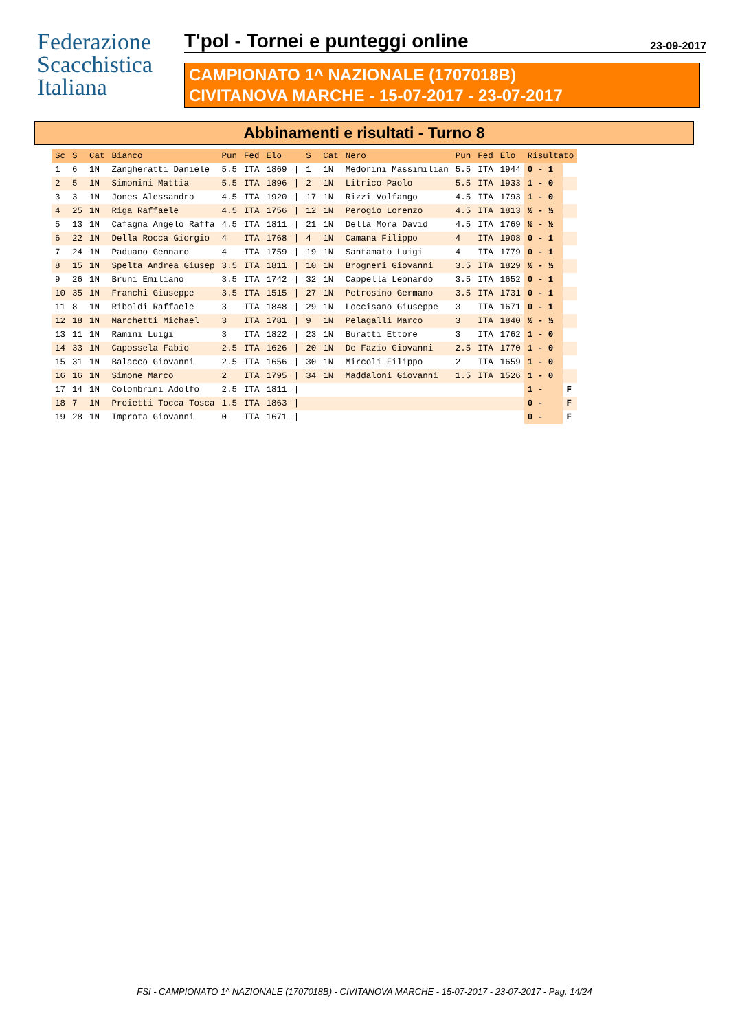Federazione
Scacchistica
Italiana
T'pol - Tornei e punteggi online 23-09-2017
CAMPIONATO 1^ NAZIONALE (1707018B)
CIVITANOVA MARCHE - 15-07-2017 - 23-07-2017
Abbinamenti e risultati - Turno 8
| Sc | S | Cat | Bianco | Pun | Fed | Elo | | S | Cat | Nero | Pun | Fed | Elo | Risultato | |
| --- | --- | --- | --- | --- | --- | --- | --- | --- | --- | --- | --- | --- | --- | --- | --- |
| 1 | 6 | 1N | Zangheratti Daniele | 5.5 | ITA | 1869 | / | 1 | 1N | Medorini Massimilian | 5.5 | ITA | 1944 | 0 - 1 | |
| 2 | 5 | 1N | Simonini Mattia | 5.5 | ITA | 1896 | / | 2 | 1N | Litrico Paolo | 5.5 | ITA | 1933 | 1 - 0 | |
| 3 | 3 | 1N | Jones Alessandro | 4.5 | ITA | 1920 | / | 17 | 1N | Rizzi Volfango | 4.5 | ITA | 1793 | 1 - 0 | |
| 4 | 25 | 1N | Riga Raffaele | 4.5 | ITA | 1756 | / | 12 | 1N | Perogio Lorenzo | 4.5 | ITA | 1813 | ½ - ½ | |
| 5 | 13 | 1N | Cafagna Angelo Raffa | 4.5 | ITA | 1811 | / | 21 | 1N | Della Mora David | 4.5 | ITA | 1769 | ½ - ½ | |
| 6 | 22 | 1N | Della Rocca Giorgio | 4 | ITA | 1768 | / | 4 | 1N | Camana Filippo | 4 | ITA | 1908 | 0 - 1 | |
| 7 | 24 | 1N | Paduano Gennaro | 4 | ITA | 1759 | / | 19 | 1N | Santamato Luigi | 4 | ITA | 1779 | 0 - 1 | |
| 8 | 15 | 1N | Spelta Andrea Giusep | 3.5 | ITA | 1811 | / | 10 | 1N | Brogneri Giovanni | 3.5 | ITA | 1829 | ½ - ½ | |
| 9 | 26 | 1N | Bruni Emiliano | 3.5 | ITA | 1742 | / | 32 | 1N | Cappella Leonardo | 3.5 | ITA | 1652 | 0 - 1 | |
| 10 | 35 | 1N | Franchi Giuseppe | 3.5 | ITA | 1515 | / | 27 | 1N | Petrosino Germano | 3.5 | ITA | 1731 | 0 - 1 | |
| 11 | 8 | 1N | Riboldi Raffaele | 3 | ITA | 1848 | / | 29 | 1N | Loccisano Giuseppe | 3 | ITA | 1671 | 0 - 1 | |
| 12 | 18 | 1N | Marchetti Michael | 3 | ITA | 1781 | / | 9 | 1N | Pelagalli Marco | 3 | ITA | 1840 | ½ - ½ | |
| 13 | 11 | 1N | Ramini Luigi | 3 | ITA | 1822 | / | 23 | 1N | Buratti Ettore | 3 | ITA | 1762 | 1 - 0 | |
| 14 | 33 | 1N | Capossela Fabio | 2.5 | ITA | 1626 | / | 20 | 1N | De Fazio Giovanni | 2.5 | ITA | 1770 | 1 - 0 | |
| 15 | 31 | 1N | Balacco Giovanni | 2.5 | ITA | 1656 | / | 30 | 1N | Mircoli Filippo | 2 | ITA | 1659 | 1 - 0 | |
| 16 | 16 | 1N | Simone Marco | 2 | ITA | 1795 | / | 34 | 1N | Maddaloni Giovanni | 1.5 | ITA | 1526 | 1 - 0 | |
| 17 | 14 | 1N | Colombrini Adolfo | 2.5 | ITA | 1811 | / | | | | | | | 1 - | F |
| 18 | 7 | 1N | Proietti Tocca Tosca | 1.5 | ITA | 1863 | / | | | | | | | 0 - | F |
| 19 | 28 | 1N | Improta Giovanni | 0 | ITA | 1671 | / | | | | | | | 0 - | F |
FSI - CAMPIONATO 1^ NAZIONALE (1707018B) - CIVITANOVA MARCHE - 15-07-2017 - 23-07-2017 - Pag. 14/24